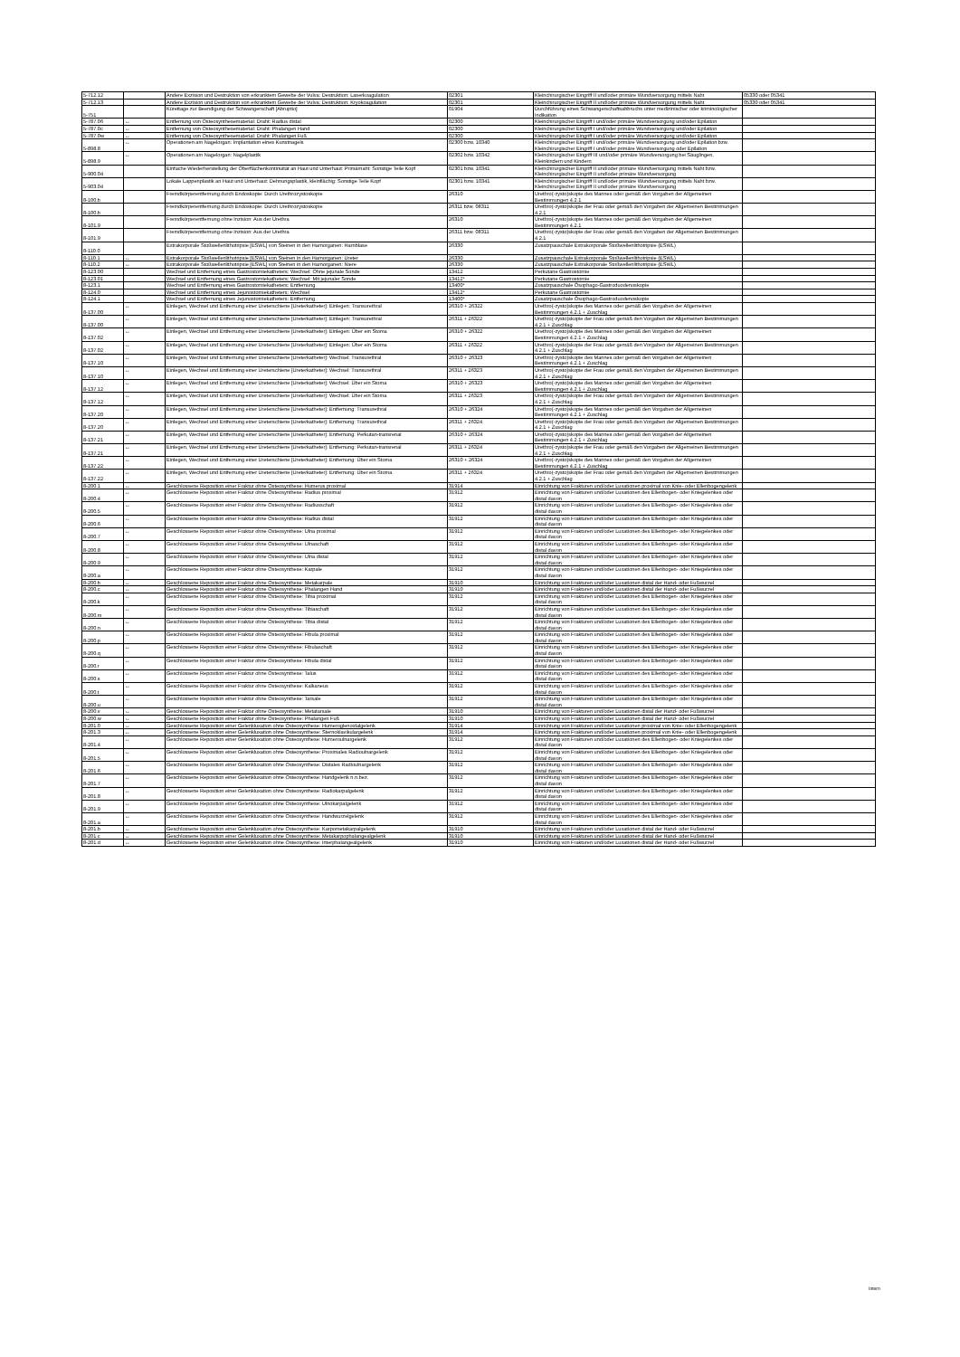| 5-712.12 | | Andere Exzision und Destruktion von erkranktem Gewebe der Vulva: Destruktion: Laserkoagulation | 02301 | Kleinchirurgischer Eingriff II und/oder primäre Wundversorgung mittels Naht | 05330 oder 05341 |
| 5-712.13 | | Andere Exzision und Destruktion von erkranktem Gewebe der Vulva: Destruktion: Kryokoagulation | 02301 | Kleinchirurgischer Eingriff II und/oder primäre Wundversorgung mittels Naht | 05330 oder 05341 |
| 5-751 | | Kürettage zur Beendigung der Schwangerschaft [Abruptio] | 01904 | Durchführung eines Schwangerschaftsabbruchs unter medizinischer oder kriminologischer Indikation | |
| 5-787.06 | ↔ | Entfernung von Osteosynthesematerial: Draht: Radius distal | 02300 | Kleinchirurgischer Eingriff I und/oder primäre Wundversorgung und/oder Epilation | |
| 5-787.0c | ↔ | Entfernung von Osteosynthesematerial: Draht: Phalangen Hand | 02300 | Kleinchirurgischer Eingriff I und/oder primäre Wundversorgung und/oder Epilation | |
| 5-787.0w | ↔ | Entfernung von Osteosynthesematerial: Draht: Phalangen Fuß | 02300 | Kleinchirurgischer Eingriff I und/oder primäre Wundversorgung und/oder Epilation | |
| 5-898.8 | ↔ | Operationen am Nagelorgan: Implantation eines Kunstnagels | 02300 bzw. 10340 | Kleinchirurgischer Eingriff I und/oder primäre Wundversorgung und/oder Epilation bzw. Kleinchirurgischer Eingriff I und/oder primäre Wundversorgung oder Epilation | |
| 5-898.9 | ↔ | Operationen am Nagelorgan: Nagelplastik | 02302 bzw. 10342 | Kleinchirurgischer Eingriff III und/oder primäre Wundversorgung bei Säuglingen, Kleinkindern und Kindern | |
| 5-900.04 | | Einfache Wiederherstellung der Oberflächenkontinuität an Haut und Unterhaut: Primärnaht: Sonstige Teile Kopf | 02301 bzw. 10341 | Kleinchirurgischer Eingriff II und/oder primäre Wundversorgung mittels Naht bzw. Kleinchirurgischer Eingriff II und/oder primäre Wundversorgung | |
| 5-903.04 | | Lokale Lappenplastik an Haut und Unterhaut: Dehnungsplastik, kleinflächig: Sonstige Teile Kopf | 02301 bzw. 10341 | Kleinchirurgischer Eingriff II und/oder primäre Wundversorgung mittels Naht bzw. Kleinchirurgischer Eingriff II und/oder primäre Wundversorgung | |
| 8-100.b | | Fremdkörperentfernung durch Endoskopie: Durch Urethrozystoskopie | 26310 | Urethro(-zysto)skopie des Mannes oder gemäß den Vorgaben der Allgemeinen Bestimmungen 4.2.1 | |
| 8-100.b | | Fremdkörperentfernung durch Endoskopie: Durch Urethrozystoskopie | 26311 bzw. 08311 | Urethro(-zysto)skopie der Frau oder gemäß den Vorgaben der Allgemeinen Bestimmungen 4.2.1 | |
| 8-101.9 | | Fremdkörperentfernung ohne Inzision: Aus der Urethra | 26310 | Urethro(-zysto)skopie des Mannes oder gemäß den Vorgaben der Allgemeinen Bestimmungen 4.2.1 | |
| 8-101.9 | | Fremdkörperentfernung ohne Inzision: Aus der Urethra | 26311 bzw. 08311 | Urethro(-zysto)skopie der Frau oder gemäß den Vorgaben der Allgemeinen Bestimmungen 4.2.1 | |
| 8-110.0 | | Extrakorporale Stoßwellenlithotripsie [ESWL] von Steinen in den Harnorganen: Harnblase | 26330 | Zusatzpauschale Extrakorporale Stoßwellenlithotripsie (ESWL) | |
| 8-110.1 | ↔ | Extrakorporale Stoßwellenlithotripsie [ESWL] von Steinen in den Harnorganen: Ureter | 26330 | Zusatzpauschale Extrakorporale Stoßwellenlithotripsie (ESWL) | |
| 8-110.2 | ↔ | Extrakorporale Stoßwellenlithotripsie [ESWL] von Steinen in den Harnorganen: Niere | 26330 | Zusatzpauschale Extrakorporale Stoßwellenlithotripsie (ESWL) | |
| 8-123.00 | | Wechsel und Entfernung eines Gastrostomiekatheters: Wechsel: Ohne jejunale Sonde | 13412 | Perkutane Gastrostomie | |
| 8-123.01 | | Wechsel und Entfernung eines Gastrostomiekatheters: Wechsel: Mit jejunaler Sonde | 13412* | Perkutane Gastrostomie | |
| 8-123.1 | | Wechsel und Entfernung eines Gastrostomiekatheters: Entfernung | 13400* | Zusatzpauschale Ösophago-Gastroduodenoskopie | |
| 8-124.0 | | Wechsel und Entfernung eines Jejunostomiekatheters: Wechsel | 13412* | Perkutane Gastrostomie | |
| 8-124.1 | | Wechsel und Entfernung eines Jejunostomiekatheters: Entfernung | 13400* | Zusatzpauschale Ösophago-Gastroduodenoskopie | |
| 8-137.00 | ↔ | Einlegen, Wechsel und Entfernung einer Ureterschiene [Ureterkatheter]: Einlegen: Transurethral | 26310 + 26322 | Urethro(-zysto)skopie des Mannes oder gemäß den Vorgaben der Allgemeinen Bestimmungen 4.2.1 + Zuschlag | |
| 8-137.00 | ↔ | Einlegen, Wechsel und Entfernung einer Ureterschiene [Ureterkatheter]: Einlegen: Transurethral | 26311 + 26322 | Urethro(-zysto)skopie der Frau oder gemäß den Vorgaben der Allgemeinen Bestimmungen 4.2.1 + Zuschlag | |
| 8-137.02 | ↔ | Einlegen, Wechsel und Entfernung einer Ureterschiene [Ureterkatheter]: Einlegen: Über ein Stoma | 26310 + 26322 | Urethro(-zysto)skopie des Mannes oder gemäß den Vorgaben der Allgemeinen Bestimmungen 4.2.1 + Zuschlag | |
| 8-137.02 | ↔ | Einlegen, Wechsel und Entfernung einer Ureterschiene [Ureterkatheter]: Einlegen: Über ein Stoma | 26311 + 26322 | Urethro(-zysto)skopie der Frau oder gemäß den Vorgaben der Allgemeinen Bestimmungen 4.2.1 + Zuschlag | |
| 8-137.10 | ↔ | Einlegen, Wechsel und Entfernung einer Ureterschiene [Ureterkatheter]: Wechsel: Transurethral | 26310 + 26323 | Urethro(-zysto)skopie des Mannes oder gemäß den Vorgaben der Allgemeinen Bestimmungen 4.2.1 + Zuschlag | |
| 8-137.10 | ↔ | Einlegen, Wechsel und Entfernung einer Ureterschiene [Ureterkatheter]: Wechsel: Transurethral | 26311 + 26323 | Urethro(-zysto)skopie der Frau oder gemäß den Vorgaben der Allgemeinen Bestimmungen 4.2.1 + Zuschlag | |
| 8-137.12 | ↔ | Einlegen, Wechsel und Entfernung einer Ureterschiene [Ureterkatheter]: Wechsel: Über ein Stoma | 26310 + 26323 | Urethro(-zysto)skopie des Mannes oder gemäß den Vorgaben der Allgemeinen Bestimmungen 4.2.1 + Zuschlag | |
| 8-137.12 | ↔ | Einlegen, Wechsel und Entfernung einer Ureterschiene [Ureterkatheter]: Wechsel: Über ein Stoma | 26311 + 26323 | Urethro(-zysto)skopie der Frau oder gemäß den Vorgaben der Allgemeinen Bestimmungen 4.2.1 + Zuschlag | |
| 8-137.20 | ↔ | Einlegen, Wechsel und Entfernung einer Ureterschiene [Ureterkatheter]: Entfernung: Transurethral | 26310 + 26324 | Urethro(-zysto)skopie des Mannes oder gemäß den Vorgaben der Allgemeinen Bestimmungen 4.2.1 + Zuschlag | |
| 8-137.20 | ↔ | Einlegen, Wechsel und Entfernung einer Ureterschiene [Ureterkatheter]: Entfernung: Transurethral | 26311 + 26324 | Urethro(-zysto)skopie der Frau oder gemäß den Vorgaben der Allgemeinen Bestimmungen 4.2.1 + Zuschlag | |
| 8-137.21 | ↔ | Einlegen, Wechsel und Entfernung einer Ureterschiene [Ureterkatheter]: Entfernung: Perkutan-transrenal | 26310 + 26324 | Urethro(-zysto)skopie des Mannes oder gemäß den Vorgaben der Allgemeinen Bestimmungen 4.2.1 + Zuschlag | |
| 8-137.21 | ↔ | Einlegen, Wechsel und Entfernung einer Ureterschiene [Ureterkatheter]: Entfernung: Perkutan-transrenal | 26311 + 26324 | Urethro(-zysto)skopie der Frau oder gemäß den Vorgaben der Allgemeinen Bestimmungen 4.2.1 + Zuschlag | |
| 8-137.22 | ↔ | Einlegen, Wechsel und Entfernung einer Ureterschiene [Ureterkatheter]: Entfernung: Über ein Stoma | 26310 + 26324 | Urethro(-zysto)skopie des Mannes oder gemäß den Vorgaben der Allgemeinen Bestimmungen 4.2.1 + Zuschlag | |
| 8-137.22 | ↔ | Einlegen, Wechsel und Entfernung einer Ureterschiene [Ureterkatheter]: Entfernung: Über ein Stoma | 26311 + 26324 | Urethro(-zysto)skopie der Frau oder gemäß den Vorgaben der Allgemeinen Bestimmungen 4.2.1 + Zuschlag | |
| 8-200.1 | ↔ | Geschlossene Reposition einer Fraktur ohne Osteosynthese: Humerus proximal | 31914 | Einrichtung von Frakturen und/oder Luxationen proximal von Knie- oder Ellenbogengelenk | |
| 8-200.4 | ↔ | Geschlossene Reposition einer Fraktur ohne Osteosynthese: Radius proximal | 31912 | Einrichtung von Frakturen und/oder Luxationen des Ellenbogen- oder Kniegelenkes oder distal davon | |
| 8-200.5 | ↔ | Geschlossene Reposition einer Fraktur ohne Osteosynthese: Radiusschaft | 31912 | Einrichtung von Frakturen und/oder Luxationen des Ellenbogen- oder Kniegelenkes oder distal davon | |
| 8-200.6 | ↔ | Geschlossene Reposition einer Fraktur ohne Osteosynthese: Radius distal | 31912 | Einrichtung von Frakturen und/oder Luxationen des Ellenbogen- oder Kniegelenkes oder distal davon | |
| 8-200.7 | ↔ | Geschlossene Reposition einer Fraktur ohne Osteosynthese: Ulna proximal | 31912 | Einrichtung von Frakturen und/oder Luxationen des Ellenbogen- oder Kniegelenkes oder distal davon | |
| 8-200.8 | ↔ | Geschlossene Reposition einer Fraktur ohne Osteosynthese: Ulnaschaft | 31912 | Einrichtung von Frakturen und/oder Luxationen des Ellenbogen- oder Kniegelenkes oder distal davon | |
| 8-200.9 | ↔ | Geschlossene Reposition einer Fraktur ohne Osteosynthese: Ulna distal | 31912 | Einrichtung von Frakturen und/oder Luxationen des Ellenbogen- oder Kniegelenkes oder distal davon | |
| 8-200.a | ↔ | Geschlossene Reposition einer Fraktur ohne Osteosynthese: Karpale | 31912 | Einrichtung von Frakturen und/oder Luxationen des Ellenbogen- oder Kniegelenkes oder distal davon | |
| 8-200.b | ↔ | Geschlossene Reposition einer Fraktur ohne Osteosynthese: Metakarpale | 31910 | Einrichtung von Frakturen und/oder Luxationen distal der Hand- oder Fußwurzel | |
| 8-200.c | ↔ | Geschlossene Reposition einer Fraktur ohne Osteosynthese: Phalangen Hand | 31910 | Einrichtung von Frakturen und/oder Luxationen distal der Hand- oder Fußwurzel | |
| 8-200.k | ↔ | Geschlossene Reposition einer Fraktur ohne Osteosynthese: Tibia proximal | 31912 | Einrichtung von Frakturen und/oder Luxationen des Ellenbogen- oder Kniegelenkes oder distal davon | |
| 8-200.m | ↔ | Geschlossene Reposition einer Fraktur ohne Osteosynthese: Tibiaschaft | 31912 | Einrichtung von Frakturen und/oder Luxationen des Ellenbogen- oder Kniegelenkes oder distal davon | |
| 8-200.n | ↔ | Geschlossene Reposition einer Fraktur ohne Osteosynthese: Tibia distal | 31912 | Einrichtung von Frakturen und/oder Luxationen des Ellenbogen- oder Kniegelenkes oder distal davon | |
| 8-200.p | ↔ | Geschlossene Reposition einer Fraktur ohne Osteosynthese: Fibula proximal | 31912 | Einrichtung von Frakturen und/oder Luxationen des Ellenbogen- oder Kniegelenkes oder distal davon | |
| 8-200.q | ↔ | Geschlossene Reposition einer Fraktur ohne Osteosynthese: Fibulaschaft | 31912 | Einrichtung von Frakturen und/oder Luxationen des Ellenbogen- oder Kniegelenkes oder distal davon | |
| 8-200.r | ↔ | Geschlossene Reposition einer Fraktur ohne Osteosynthese: Fibula distal | 31912 | Einrichtung von Frakturen und/oder Luxationen des Ellenbogen- oder Kniegelenkes oder distal davon | |
| 8-200.s | ↔ | Geschlossene Reposition einer Fraktur ohne Osteosynthese: Talus | 31912 | Einrichtung von Frakturen und/oder Luxationen des Ellenbogen- oder Kniegelenkes oder distal davon | |
| 8-200.t | ↔ | Geschlossene Reposition einer Fraktur ohne Osteosynthese: Kalkaneus | 31912 | Einrichtung von Frakturen und/oder Luxationen des Ellenbogen- oder Kniegelenkes oder distal davon | |
| 8-200.u | ↔ | Geschlossene Reposition einer Fraktur ohne Osteosynthese: Tarsale | 31912 | Einrichtung von Frakturen und/oder Luxationen des Ellenbogen- oder Kniegelenkes oder distal davon | |
| 8-200.v | ↔ | Geschlossene Reposition einer Fraktur ohne Osteosynthese: Metatarsale | 31910 | Einrichtung von Frakturen und/oder Luxationen distal der Hand- oder Fußwurzel | |
| 8-200.w | ↔ | Geschlossene Reposition einer Fraktur ohne Osteosynthese: Phalangen Fuß | 31910 | Einrichtung von Frakturen und/oder Luxationen distal der Hand- oder Fußwurzel | |
| 8-201.0 | ↔ | Geschlossene Reposition einer Gelenkluxation ohne Osteosynthese: Humeroglenoidalgelenk | 31914 | Einrichtung von Frakturen und/oder Luxationen proximal von Knie- oder Ellenbogengelenk | |
| 8-201.3 | ↔ | Geschlossene Reposition einer Gelenkluxation ohne Osteosynthese: Sternoklavikulargelenk | 31914 | Einrichtung von Frakturen und/oder Luxationen proximal von Knie- oder Ellenbogengelenk | |
| 8-201.4 | ↔ | Geschlossene Reposition einer Gelenkluxation ohne Osteosynthese: Humeroulnargelenk | 31912 | Einrichtung von Frakturen und/oder Luxationen des Ellenbogen- oder Kniegelenkes oder distal davon | |
| 8-201.5 | ↔ | Geschlossene Reposition einer Gelenkluxation ohne Osteosynthese: Proximales Radioulnargelenk | 31912 | Einrichtung von Frakturen und/oder Luxationen des Ellenbogen- oder Kniegelenkes oder distal davon | |
| 8-201.6 | ↔ | Geschlossene Reposition einer Gelenkluxation ohne Osteosynthese: Distales Radioulnargelenk | 31912 | Einrichtung von Frakturen und/oder Luxationen des Ellenbogen- oder Kniegelenkes oder distal davon | |
| 8-201.7 | ↔ | Geschlossene Reposition einer Gelenkluxation ohne Osteosynthese: Handgelenk n.n.bez. | 31912 | Einrichtung von Frakturen und/oder Luxationen des Ellenbogen- oder Kniegelenkes oder distal davon | |
| 8-201.8 | ↔ | Geschlossene Reposition einer Gelenkluxation ohne Osteosynthese: Radiokarpalgelenk | 31912 | Einrichtung von Frakturen und/oder Luxationen des Ellenbogen- oder Kniegelenkes oder distal davon | |
| 8-201.9 | ↔ | Geschlossene Reposition einer Gelenkluxation ohne Osteosynthese: Ulnokarpalgelenk | 31912 | Einrichtung von Frakturen und/oder Luxationen des Ellenbogen- oder Kniegelenkes oder distal davon | |
| 8-201.a | ↔ | Geschlossene Reposition einer Gelenkluxation ohne Osteosynthese: Handwurzelgelenk | 31912 | Einrichtung von Frakturen und/oder Luxationen des Ellenbogen- oder Kniegelenkes oder distal davon | |
| 8-201.b | ↔ | Geschlossene Reposition einer Gelenkluxation ohne Osteosynthese: Karpometakarpalgelenk | 31910 | Einrichtung von Frakturen und/oder Luxationen distal der Hand- oder Fußwurzel | |
| 8-201.c | ↔ | Geschlossene Reposition einer Gelenkluxation ohne Osteosynthese: Metakarpophalangealgelenk | 31910 | Einrichtung von Frakturen und/oder Luxationen distal der Hand- oder Fußwurzel | |
| 8-201.d | ↔ | Geschlossene Reposition einer Gelenkluxation ohne Osteosynthese: Interphalangealgelenk | 31910 | Einrichtung von Frakturen und/oder Luxationen distal der Hand- oder Fußwurzel | |
Intern